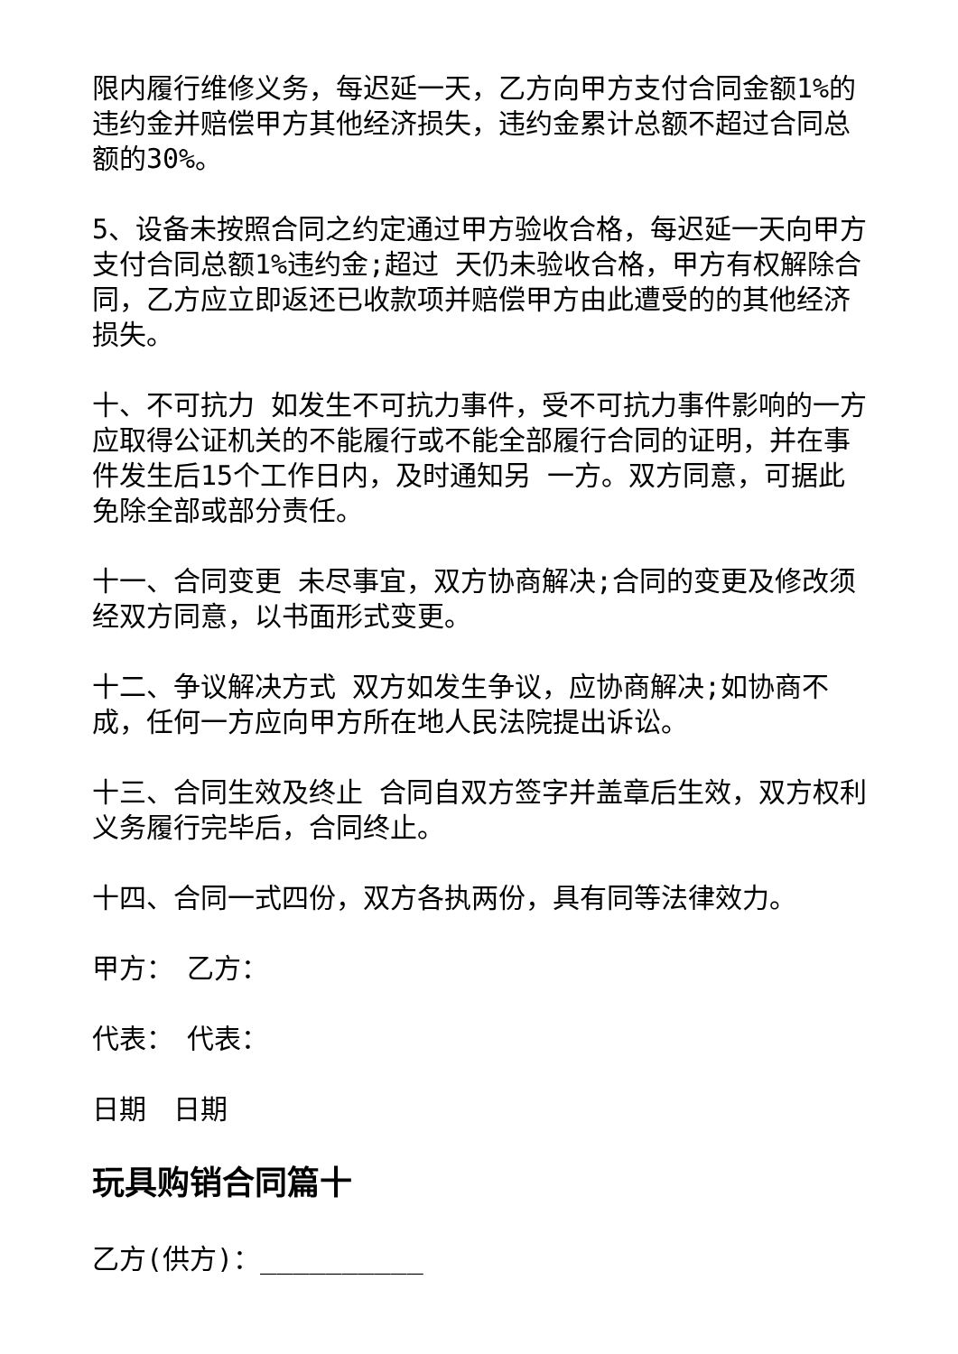限内履行维修义务，每迟延一天，乙方向甲方支付合同金额1%的违约金并赔偿甲方其他经济损失，违约金累计总额不超过合同总额的30%。
5、设备未按照合同之约定通过甲方验收合格，每迟延一天向甲方支付合同总额1%违约金;超过 天仍未验收合格，甲方有权解除合同，乙方应立即返还已收款项并赔偿甲方由此遭受的的其他经济损失。
十、不可抗力 如发生不可抗力事件，受不可抗力事件影响的一方应取得公证机关的不能履行或不能全部履行合同的证明，并在事件发生后15个工作日内，及时通知另 一方。双方同意，可据此免除全部或部分责任。
十一、合同变更 未尽事宜，双方协商解决;合同的变更及修改须经双方同意，以书面形式变更。
十二、争议解决方式 双方如发生争议，应协商解决;如协商不成，任何一方应向甲方所在地人民法院提出诉讼。
十三、合同生效及终止 合同自双方签字并盖章后生效，双方权利义务履行完毕后，合同终止。
十四、合同一式四份，双方各执两份，具有同等法律效力。
甲方：　乙方：
代表：　代表：
日期　日期
玩具购销合同篇十
乙方(供方)：__________